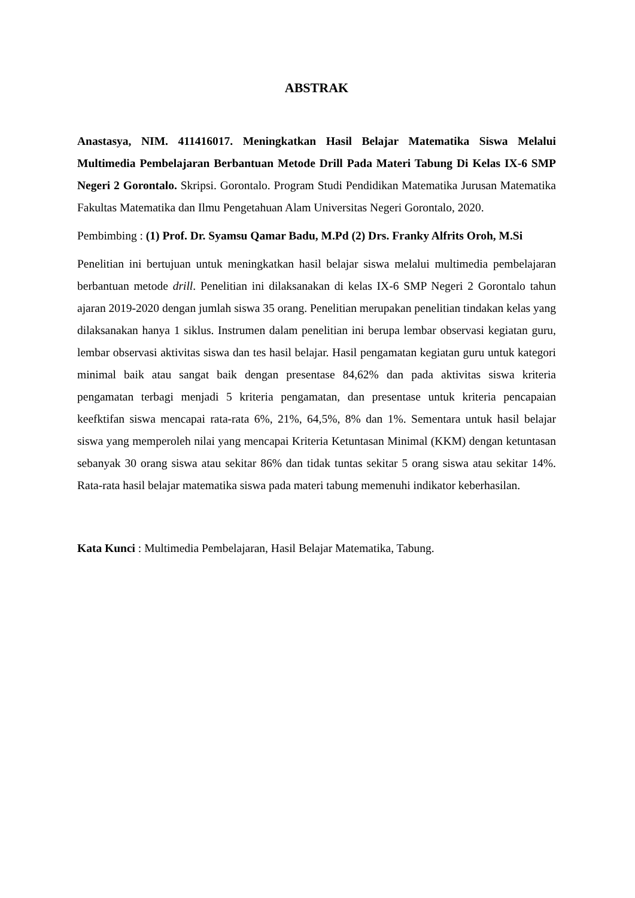ABSTRAK
Anastasya, NIM. 411416017. Meningkatkan Hasil Belajar Matematika Siswa Melalui Multimedia Pembelajaran Berbantuan Metode Drill Pada Materi Tabung Di Kelas IX-6 SMP Negeri 2 Gorontalo. Skripsi. Gorontalo. Program Studi Pendidikan Matematika Jurusan Matematika Fakultas Matematika dan Ilmu Pengetahuan Alam Universitas Negeri Gorontalo, 2020.
Pembimbing : (1) Prof. Dr. Syamsu Qamar Badu, M.Pd (2) Drs. Franky Alfrits Oroh, M.Si
Penelitian ini bertujuan untuk meningkatkan hasil belajar siswa melalui multimedia pembelajaran berbantuan metode drill. Penelitian ini dilaksanakan di kelas IX-6 SMP Negeri 2 Gorontalo tahun ajaran 2019-2020 dengan jumlah siswa 35 orang. Penelitian merupakan penelitian tindakan kelas yang dilaksanakan hanya 1 siklus. Instrumen dalam penelitian ini berupa lembar observasi kegiatan guru, lembar observasi aktivitas siswa dan tes hasil belajar. Hasil pengamatan kegiatan guru untuk kategori minimal baik atau sangat baik dengan presentase 84,62% dan pada aktivitas siswa kriteria pengamatan terbagi menjadi 5 kriteria pengamatan, dan presentase untuk kriteria pencapaian keefktifan siswa mencapai rata-rata 6%, 21%, 64,5%, 8% dan 1%. Sementara untuk hasil belajar siswa yang memperoleh nilai yang mencapai Kriteria Ketuntasan Minimal (KKM) dengan ketuntasan sebanyak 30 orang siswa atau sekitar 86% dan tidak tuntas sekitar 5 orang siswa atau sekitar 14%. Rata-rata hasil belajar matematika siswa pada materi tabung memenuhi indikator keberhasilan.
Kata Kunci : Multimedia Pembelajaran, Hasil Belajar Matematika, Tabung.